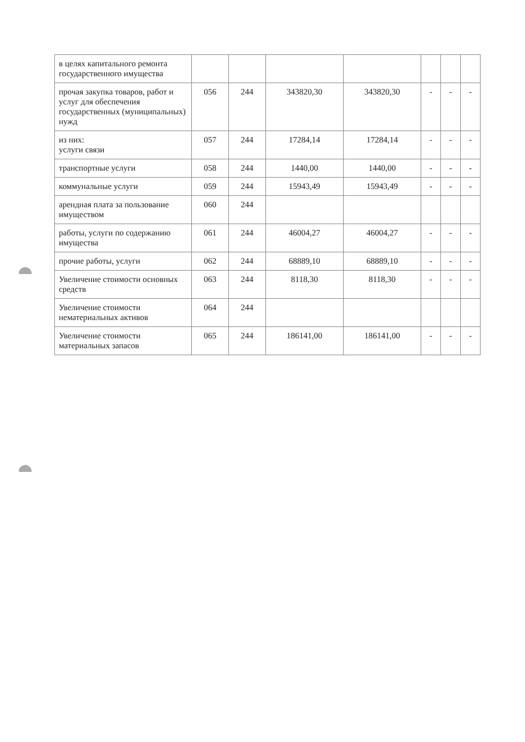| в целях капитального ремонта государственного имущества | | | | | | | |
| прочая закупка товаров, работ и услуг для обеспечения государственных (муниципальных) нужд | 056 | 244 | 343820,30 | 343820,30 | - | - | - |
| из них: услуги связи | 057 | 244 | 17284,14 | 17284,14 | - | - | - |
| транспортные услуги | 058 | 244 | 1440,00 | 1440,00 | - | - | - |
| коммунальные услуги | 059 | 244 | 15943,49 | 15943,49 | - | - | - |
| арендная плата за пользование имуществом | 060 | 244 | | | | | |
| работы, услуги по содержанию имущества | 061 | 244 | 46004,27 | 46004,27 | - | - | - |
| прочие работы, услуги | 062 | 244 | 68889,10 | 68889,10 | - | - | - |
| Увеличение стоимости основных средств | 063 | 244 | 8118,30 | 8118,30 | - | - | - |
| Увеличение стоимости нематериальных активов | 064 | 244 | | | | | |
| Увеличение стоимости материальных запасов | 065 | 244 | 186141,00 | 186141,00 | - | - | - |